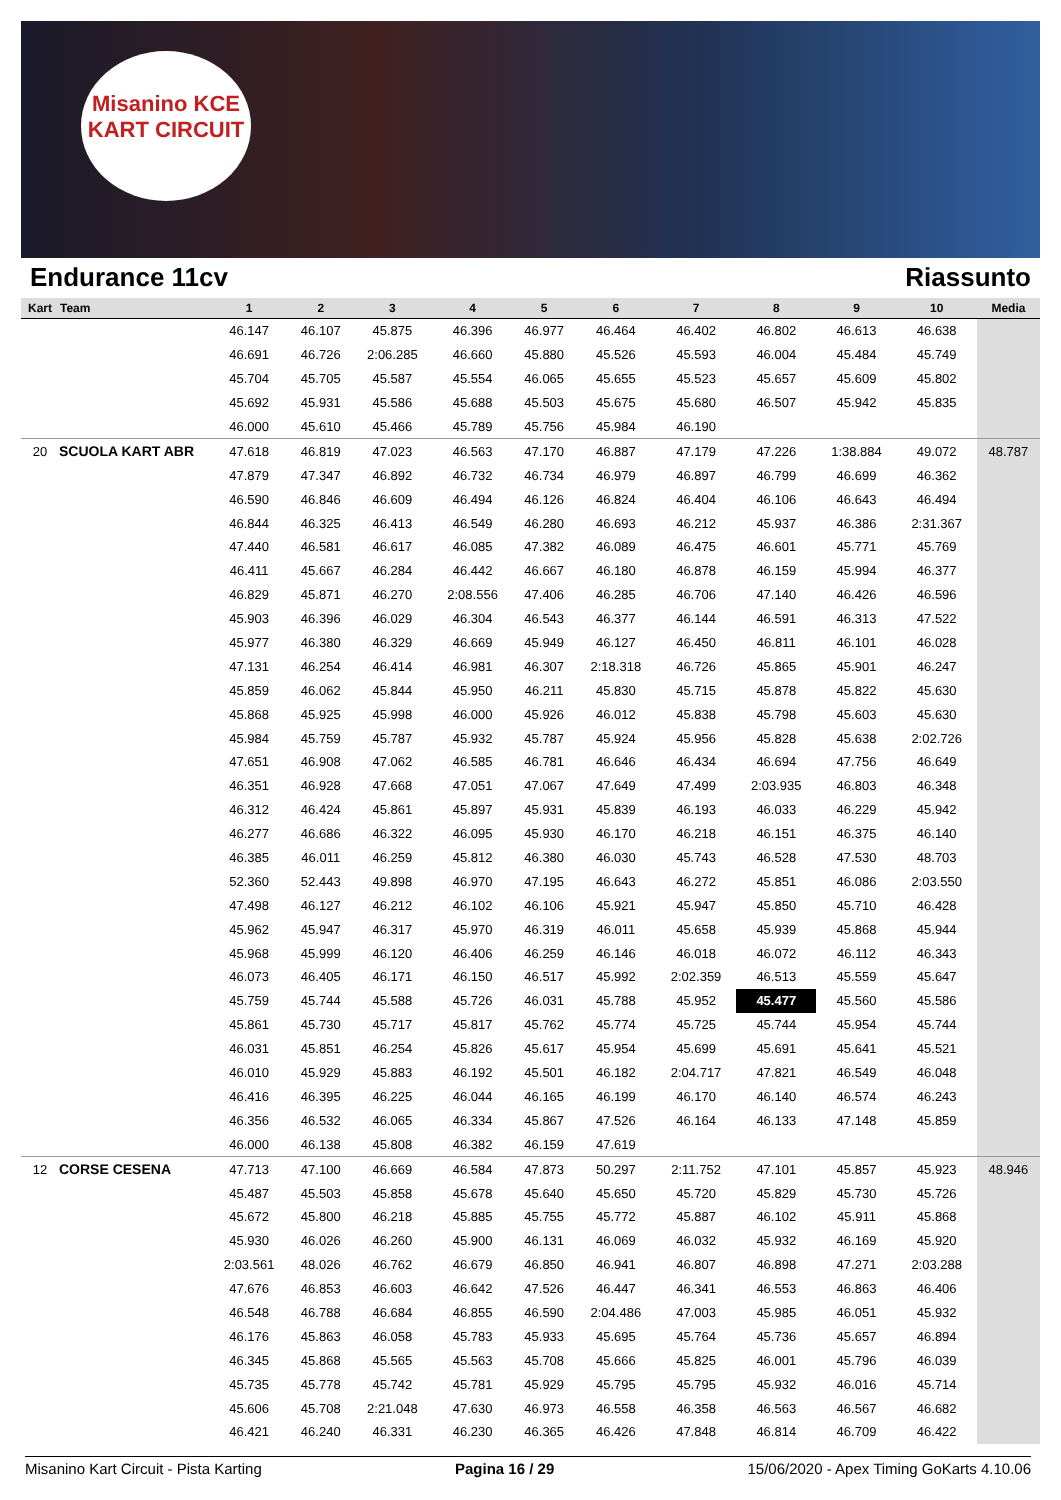Misanino KCE KART CIRCUIT
Endurance 11cv Riassunto
| Kart | Team | 1 | 2 | 3 | 4 | 5 | 6 | 7 | 8 | 9 | 10 | Media |
| --- | --- | --- | --- | --- | --- | --- | --- | --- | --- | --- | --- | --- |
| | | 46.147 | 46.107 | 45.875 | 46.396 | 46.977 | 46.464 | 46.402 | 46.802 | 46.613 | 46.638 | |
| | | 46.691 | 46.726 | 2:06.285 | 46.660 | 45.880 | 45.526 | 45.593 | 46.004 | 45.484 | 45.749 | |
| | | 45.704 | 45.705 | 45.587 | 45.554 | 46.065 | 45.655 | 45.523 | 45.657 | 45.609 | 45.802 | |
| | | 45.692 | 45.931 | 45.586 | 45.688 | 45.503 | 45.675 | 45.680 | 46.507 | 45.942 | 45.835 | |
| | | 46.000 | 45.610 | 45.466 | 45.789 | 45.756 | 45.984 | 46.190 | | | | |
| 20 | SCUOLA KART ABR | 47.618 | 46.819 | 47.023 | 46.563 | 47.170 | 46.887 | 47.179 | 47.226 | 1:38.884 | 49.072 | 48.787 |
| | | 47.879 | 47.347 | 46.892 | 46.732 | 46.734 | 46.979 | 46.897 | 46.799 | 46.699 | 46.362 | |
| | | 46.590 | 46.846 | 46.609 | 46.494 | 46.126 | 46.824 | 46.404 | 46.106 | 46.643 | 46.494 | |
| | | 46.844 | 46.325 | 46.413 | 46.549 | 46.280 | 46.693 | 46.212 | 45.937 | 46.386 | 2:31.367 | |
| | | 47.440 | 46.581 | 46.617 | 46.085 | 47.382 | 46.089 | 46.475 | 46.601 | 45.771 | 45.769 | |
| | | 46.411 | 45.667 | 46.284 | 46.442 | 46.667 | 46.180 | 46.878 | 46.159 | 45.994 | 46.377 | |
| | | 46.829 | 45.871 | 46.270 | 2:08.556 | 47.406 | 46.285 | 46.706 | 47.140 | 46.426 | 46.596 | |
| | | 45.903 | 46.396 | 46.029 | 46.304 | 46.543 | 46.377 | 46.144 | 46.591 | 46.313 | 47.522 | |
| | | 45.977 | 46.380 | 46.329 | 46.669 | 45.949 | 46.127 | 46.450 | 46.811 | 46.101 | 46.028 | |
| | | 47.131 | 46.254 | 46.414 | 46.981 | 46.307 | 2:18.318 | 46.726 | 45.865 | 45.901 | 46.247 | |
| | | 45.859 | 46.062 | 45.844 | 45.950 | 46.211 | 45.830 | 45.715 | 45.878 | 45.822 | 45.630 | |
| | | 45.868 | 45.925 | 45.998 | 46.000 | 45.926 | 46.012 | 45.838 | 45.798 | 45.603 | 45.630 | |
| | | 45.984 | 45.759 | 45.787 | 45.932 | 45.787 | 45.924 | 45.956 | 45.828 | 45.638 | 2:02.726 | |
| | | 47.651 | 46.908 | 47.062 | 46.585 | 46.781 | 46.646 | 46.434 | 46.694 | 47.756 | 46.649 | |
| | | 46.351 | 46.928 | 47.668 | 47.051 | 47.067 | 47.649 | 47.499 | 2:03.935 | 46.803 | 46.348 | |
| | | 46.312 | 46.424 | 45.861 | 45.897 | 45.931 | 45.839 | 46.193 | 46.033 | 46.229 | 45.942 | |
| | | 46.277 | 46.686 | 46.322 | 46.095 | 45.930 | 46.170 | 46.218 | 46.151 | 46.375 | 46.140 | |
| | | 46.385 | 46.011 | 46.259 | 45.812 | 46.380 | 46.030 | 45.743 | 46.528 | 47.530 | 48.703 | |
| | | 52.360 | 52.443 | 49.898 | 46.970 | 47.195 | 46.643 | 46.272 | 45.851 | 46.086 | 2:03.550 | |
| | | 47.498 | 46.127 | 46.212 | 46.102 | 46.106 | 45.921 | 45.947 | 45.850 | 45.710 | 46.428 | |
| | | 45.962 | 45.947 | 46.317 | 45.970 | 46.319 | 46.011 | 45.658 | 45.939 | 45.868 | 45.944 | |
| | | 45.968 | 45.999 | 46.120 | 46.406 | 46.259 | 46.146 | 46.018 | 46.072 | 46.112 | 46.343 | |
| | | 46.073 | 46.405 | 46.171 | 46.150 | 46.517 | 45.992 | 2:02.359 | 46.513 | 45.559 | 45.647 | |
| | | 45.759 | 45.744 | 45.588 | 45.726 | 46.031 | 45.788 | 45.952 | 45.477 | 45.560 | 45.586 | |
| | | 45.861 | 45.730 | 45.717 | 45.817 | 45.762 | 45.774 | 45.725 | 45.744 | 45.954 | 45.744 | |
| | | 46.031 | 45.851 | 46.254 | 45.826 | 45.617 | 45.954 | 45.699 | 45.691 | 45.641 | 45.521 | |
| | | 46.010 | 45.929 | 45.883 | 46.192 | 45.501 | 46.182 | 2:04.717 | 47.821 | 46.549 | 46.048 | |
| | | 46.416 | 46.395 | 46.225 | 46.044 | 46.165 | 46.199 | 46.170 | 46.140 | 46.574 | 46.243 | |
| | | 46.356 | 46.532 | 46.065 | 46.334 | 45.867 | 47.526 | 46.164 | 46.133 | 47.148 | 45.859 | |
| | | 46.000 | 46.138 | 45.808 | 46.382 | 46.159 | 47.619 | | | | | |
| 12 | CORSE CESENA | 47.713 | 47.100 | 46.669 | 46.584 | 47.873 | 50.297 | 2:11.752 | 47.101 | 45.857 | 45.923 | 48.946 |
| | | 45.487 | 45.503 | 45.858 | 45.678 | 45.640 | 45.650 | 45.720 | 45.829 | 45.730 | 45.726 | |
| | | 45.672 | 45.800 | 46.218 | 45.885 | 45.755 | 45.772 | 45.887 | 46.102 | 45.911 | 45.868 | |
| | | 45.930 | 46.026 | 46.260 | 45.900 | 46.131 | 46.069 | 46.032 | 45.932 | 46.169 | 45.920 | |
| | | 2:03.561 | 48.026 | 46.762 | 46.679 | 46.850 | 46.941 | 46.807 | 46.898 | 47.271 | 2:03.288 | |
| | | 47.676 | 46.853 | 46.603 | 46.642 | 47.526 | 46.447 | 46.341 | 46.553 | 46.863 | 46.406 | |
| | | 46.548 | 46.788 | 46.684 | 46.855 | 46.590 | 2:04.486 | 47.003 | 45.985 | 46.051 | 45.932 | |
| | | 46.176 | 45.863 | 46.058 | 45.783 | 45.933 | 45.695 | 45.764 | 45.736 | 45.657 | 46.894 | |
| | | 46.345 | 45.868 | 45.565 | 45.563 | 45.708 | 45.666 | 45.825 | 46.001 | 45.796 | 46.039 | |
| | | 45.735 | 45.778 | 45.742 | 45.781 | 45.929 | 45.795 | 45.795 | 45.932 | 46.016 | 45.714 | |
| | | 45.606 | 45.708 | 2:21.048 | 47.630 | 46.973 | 46.558 | 46.358 | 46.563 | 46.567 | 46.682 | |
| | | 46.421 | 46.240 | 46.331 | 46.230 | 46.365 | 46.426 | 47.848 | 46.814 | 46.709 | 46.422 | |
Misanino Kart Circuit - Pista Karting Pagina 16 / 29 15/06/2020 - Apex Timing GoKarts 4.10.06